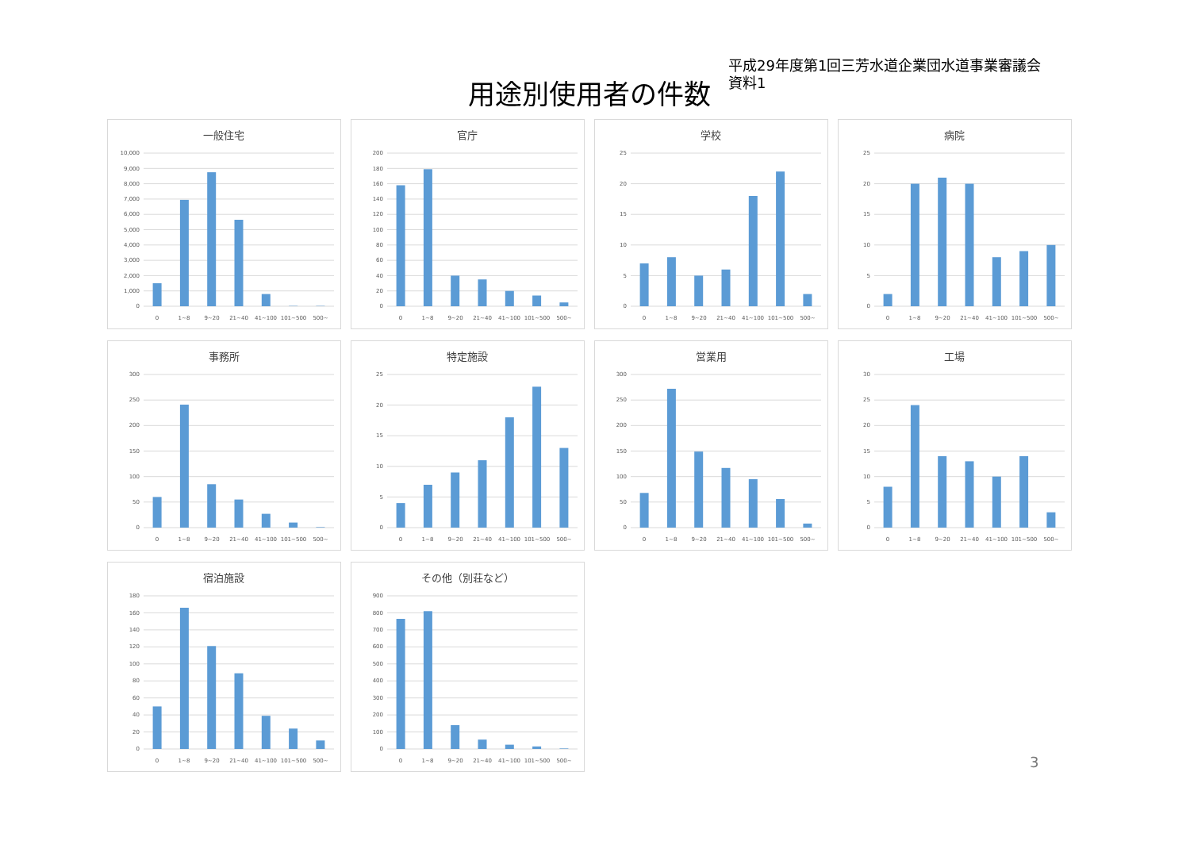用途別使用者の件数
平成29年度第1回三芳水道企業団水道事業審議会
資料1
一般住宅
10,000
9,000
8,000
7,000
6,000
5,000
4,000
3,000
2,000
1,000
0
0
1~8
9~20
21~40
41~100
101~500
500~
官庁
200
180
160
140
120
100
80
60
40
20
0
0
1~8
9~20
21~40
41~100
101~500
500~
学校
25
20
15
10
5
0
0
1~8
9~20
21~40
41~100
101~500
500~
病院
25
20
15
10
5
0
0
1~8
9~20
21~40
41~100
101~500
500~
事務所
300
250
200
150
100
50
0
0
1~8
9~20
21~40
41~100
101~500
500~
特定施設
25
20
15
10
5
0
0
1~8
9~20
21~40
41~100
101~500
500~
営業用
300
250
200
150
100
50
0
0
1~8
9~20
21~40
41~100
101~500
500~
工場
30
25
20
15
10
5
0
0
1~8
9~20
21~40
41~100
101~500
500~
宿泊施設
180
160
140
120
100
80
60
40
20
0
0
1~8
9~20
21~40
41~100
101~500
500~
その他（別荘など）
900
800
700
600
500
400
300
200
100
0
0
1~8
9~20
21~40
41~100
101~500
500~
3